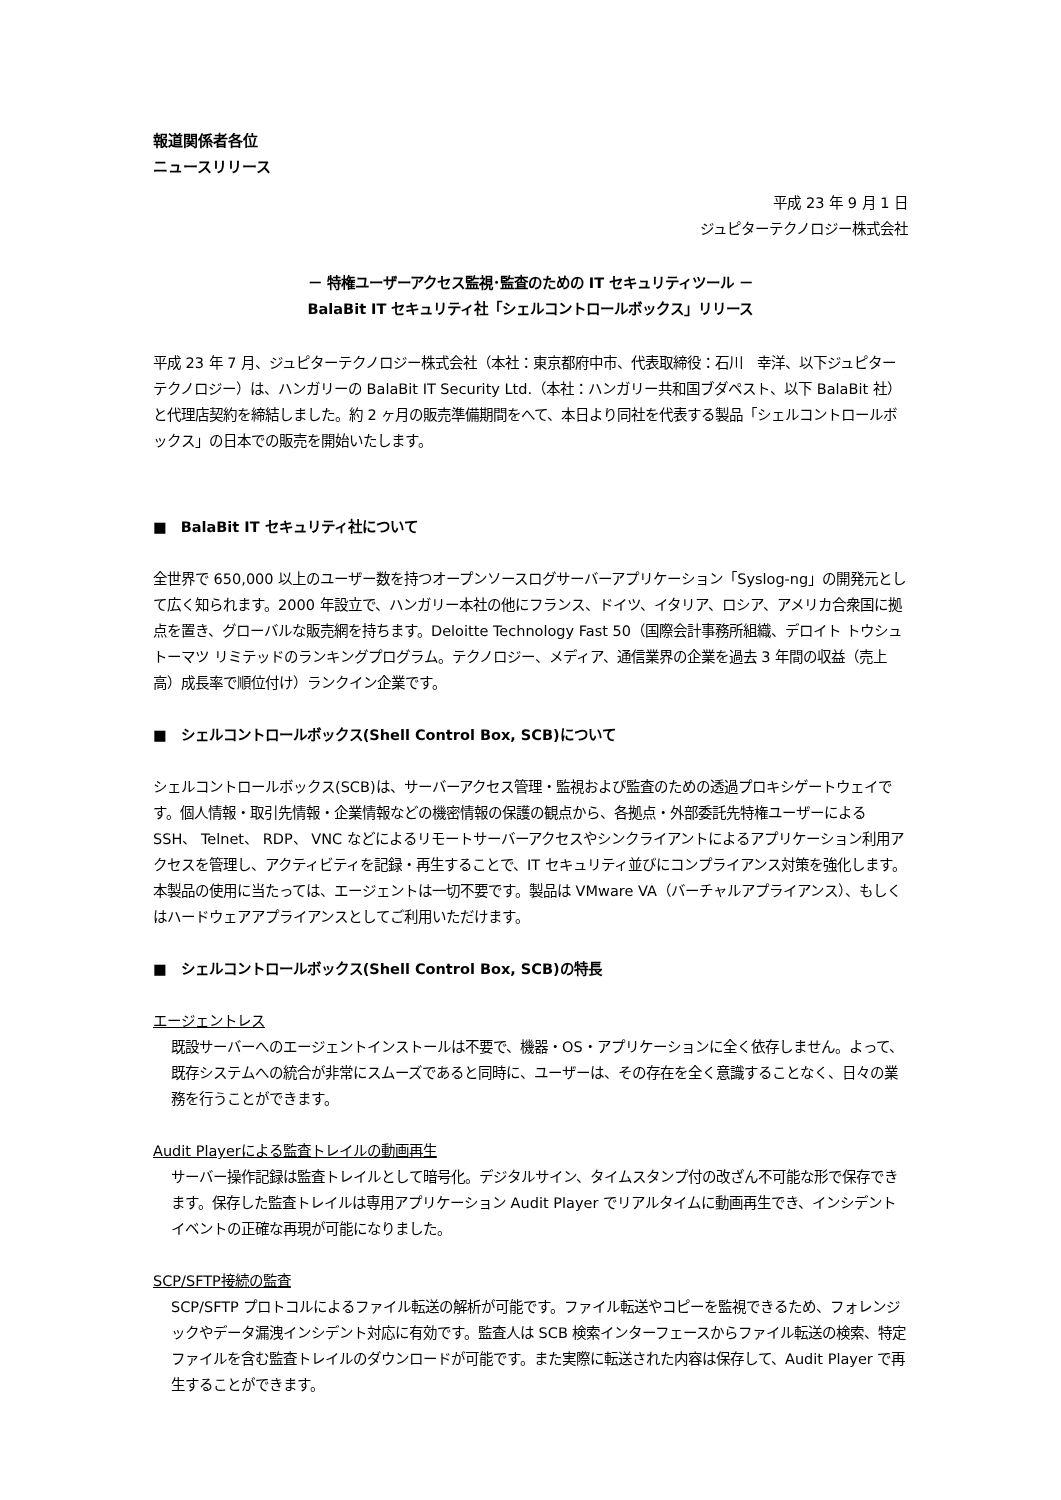報道関係者各位
ニュースリリース
平成 23 年 9 月 1 日
ジュピターテクノロジー株式会社
－ 特権ユーザーアクセス監視･監査のための IT セキュリティツール －
BalaBit IT セキュリティ社「シェルコントロールボックス」リリース
平成 23 年 7 月、ジュピターテクノロジー株式会社（本社：東京都府中市、代表取締役：石川　幸洋、以下ジュピターテクノロジー）は、ハンガリーの BalaBit IT Security Ltd.（本社：ハンガリー共和国ブダペスト、以下 BalaBit 社）と代理店契約を締結しました。約 2 ヶ月の販売準備期間をへて、本日より同社を代表する製品「シェルコントロールボックス」の日本での販売を開始いたします。
■　BalaBit IT セキュリティ社について
全世界で 650,000 以上のユーザー数を持つオープンソースログサーバーアプリケーション「Syslog-ng」の開発元として広く知られます。2000 年設立で、ハンガリー本社の他にフランス、ドイツ、イタリア、ロシア、アメリカ合衆国に拠点を置き、グローバルな販売網を持ちます。Deloitte Technology Fast 50（国際会計事務所組織、デロイト トウシュ トーマツ リミテッドのランキングプログラム。テクノロジー、メディア、通信業界の企業を過去 3 年間の収益（売上高）成長率で順位付け）ランクイン企業です。
■　シェルコントロールボックス(Shell Control Box, SCB)について
シェルコントロールボックス(SCB)は、サーバーアクセス管理・監視および監査のための透過プロキシゲートウェイです。個人情報・取引先情報・企業情報などの機密情報の保護の観点から、各拠点・外部委託先特権ユーザーによる SSH、 Telnet、 RDP、 VNC などによるリモートサーバーアクセスやシンクライアントによるアプリケーション利用アクセスを管理し、アクティビティを記録・再生することで、IT セキュリティ並びにコンプライアンス対策を強化します。本製品の使用に当たっては、エージェントは一切不要です。製品は VMware VA（バーチャルアプライアンス）、もしくはハードウェアアプライアンスとしてご利用いただけます。
■　シェルコントロールボックス(Shell Control Box, SCB)の特長
エージェントレス
既設サーバーへのエージェントインストールは不要で、機器・OS・アプリケーションに全く依存しません。よって、既存システムへの統合が非常にスムーズであると同時に、ユーザーは、その存在を全く意識することなく、日々の業務を行うことができます。
Audit Playerによる監査トレイルの動画再生
サーバー操作記録は監査トレイルとして暗号化。デジタルサイン、タイムスタンプ付の改ざん不可能な形で保存できます。保存した監査トレイルは専用アプリケーション Audit Player でリアルタイムに動画再生でき、インシデントイベントの正確な再現が可能になりました。
SCP/SFTP接続の監査
SCP/SFTP プロトコルによるファイル転送の解析が可能です。ファイル転送やコピーを監視できるため、フォレンジックやデータ漏洩インシデント対応に有効です。監査人は SCB 検索インターフェースからファイル転送の検索、特定ファイルを含む監査トレイルのダウンロードが可能です。また実際に転送された内容は保存して、Audit Player で再生することができます。